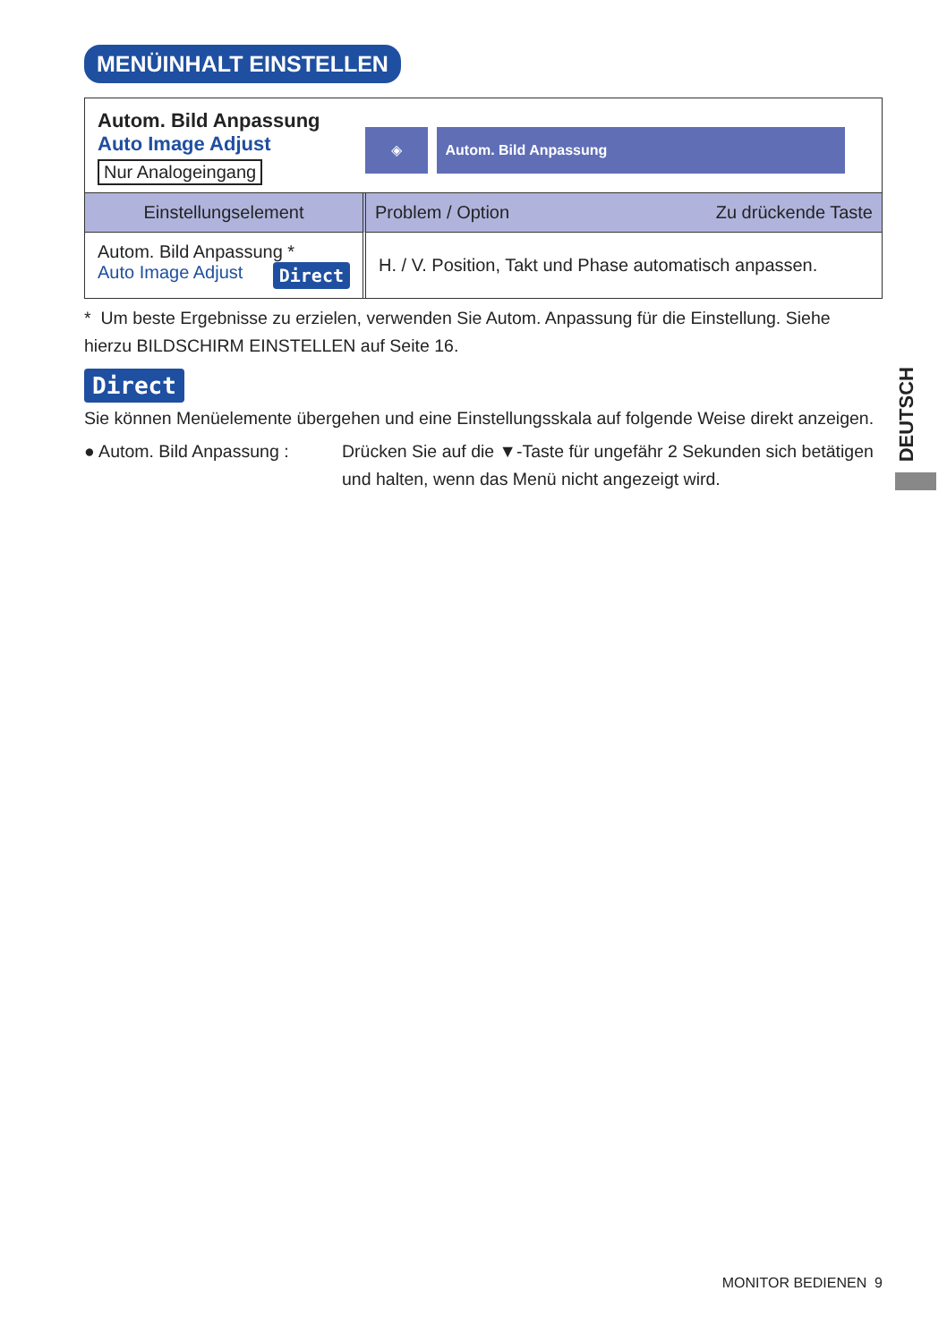MENÜINHALT EINSTELLEN
Autom. Bild Anpassung
Auto Image Adjust
Nur Analogeingang
◈ Autom. Bild Anpassung
| Einstellungselement | Problem / Option Zu drückende Taste |
| --- | --- |
| Autom. Bild Anpassung * Auto Image Adjust Direct | H. / V. Position, Takt und Phase automatisch anpassen. |
* Um beste Ergebnisse zu erzielen, verwenden Sie Autom. Anpassung für die Einstellung. Siehe hierzu BILDSCHIRM EINSTELLEN auf Seite 16.
Direct
Sie können Menüelemente übergehen und eine Einstellungsskala auf folgende Weise direkt anzeigen.
● Autom. Bild Anpassung :
Drücken Sie auf die ▼-Taste für ungefähr 2 Sekunden sich betätigen und halten, wenn das Menü nicht angezeigt wird.
DEUTSCH
MONITOR BEDIENEN 9